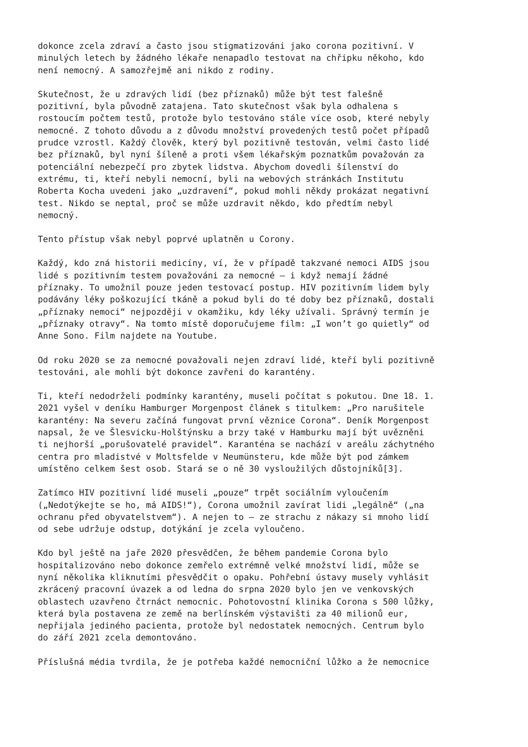dokonce zcela zdraví a často jsou stigmatizováni jako corona pozitivní. V minulých letech by žádného lékaře nenapadlo testovat na chřipku někoho, kdo není nemocný. A samozřejmě ani nikdo z rodiny.
Skutečnost, že u zdravých lidí (bez příznaků) může být test falešně pozitivní, byla původně zatajena. Tato skutečnost však byla odhalena s rostoucím počtem testů, protože bylo testováno stále více osob, které nebyly nemocné. Z tohoto důvodu a z důvodu množství provedených testů počet případů prudce vzrostl. Každý člověk, který byl pozitivně testován, velmi často lidé bez příznaků, byl nyní šíleně a proti všem lékařským poznatkům považován za potenciální nebezpečí pro zbytek lidstva. Abychom dovedli šílenství do extrému, ti, kteří nebyli nemocní, byli na webových stránkách Institutu Roberta Kocha uvedeni jako „uzdravení“, pokud mohli někdy prokázat negativní test. Nikdo se neptal, proč se může uzdravit někdo, kdo předtím nebyl nemocný.
Tento přístup však nebyl poprvé uplatněn u Corony.
Každý, kdo zná historii medicíny, ví, že v případě takzvané nemoci AIDS jsou lidé s pozitivním testem považováni za nemocné – i když nemají žádné příznaky. To umožnil pouze jeden testovací postup. HIV pozitivním lidem byly podávány léky poškozující tkáně a pokud byli do té doby bez příznaků, dostali „příznaky nemoci“ nejpozději v okamžiku, kdy léky užívali. Správný termín je „příznaky otravy“. Na tomto místě doporučujeme film: „I won’t go quietly“ od Anne Sono. Film najdete na Youtube.
Od roku 2020 se za nemocné považovali nejen zdraví lidé, kteří byli pozitivně testováni, ale mohli být dokonce zavřeni do karantény.
Ti, kteří nedodrželi podmínky karantény, museli počítat s pokutou. Dne 18. 1. 2021 vyšel v deníku Hamburger Morgenpost článek s titulkem: „Pro narušitele karantény: Na severu začíná fungovat první věznice Corona“. Deník Morgenpost napsal, že ve Šlesvicku-Holštýnsku a brzy také v Hamburku mají být uvězněni ti nejhorší „porušovatelé pravidel“. Karanténa se nachází v areálu záchytného centra pro mladistvé v Moltsfelde v Neumünsteru, kde může být pod zámkem umístěno celkem šest osob. Stará se o ně 30 vysloužilých důstojníků[3].
Zatímco HIV pozitivní lidé museli „pouze“ trpět sociálním vyloučením („Nedotýkejte se ho, má AIDS!“), Corona umožnil zavírat lidi „legálně“ („na ochranu před obyvatelstvem“). A nejen to – ze strachu z nákazy si mnoho lidí od sebe udržuje odstup, dotýkání je zcela vyloučeno.
Kdo byl ještě na jaře 2020 přesvědčen, že během pandemie Corona bylo hospitalizováno nebo dokonce zemřelo extrémně velké množství lidí, může se nyní několika kliknutími přesvědčit o opaku. Pohřební ústavy musely vyhlásit zkrácený pracovní úvazek a od ledna do srpna 2020 bylo jen ve venkovských oblastech uzavřeno čtrnáct nemocnic. Pohotovostní klinika Corona s 500 lůžky, která byla postavena ze země na berlínském výstavišti za 40 milionů eur, nepřijala jediného pacienta, protože byl nedostatek nemocných. Centrum bylo do září 2021 zcela demontováno.
Příslušná média tvrdila, že je potřeba každé nemocniční lůžko a že nemocnice